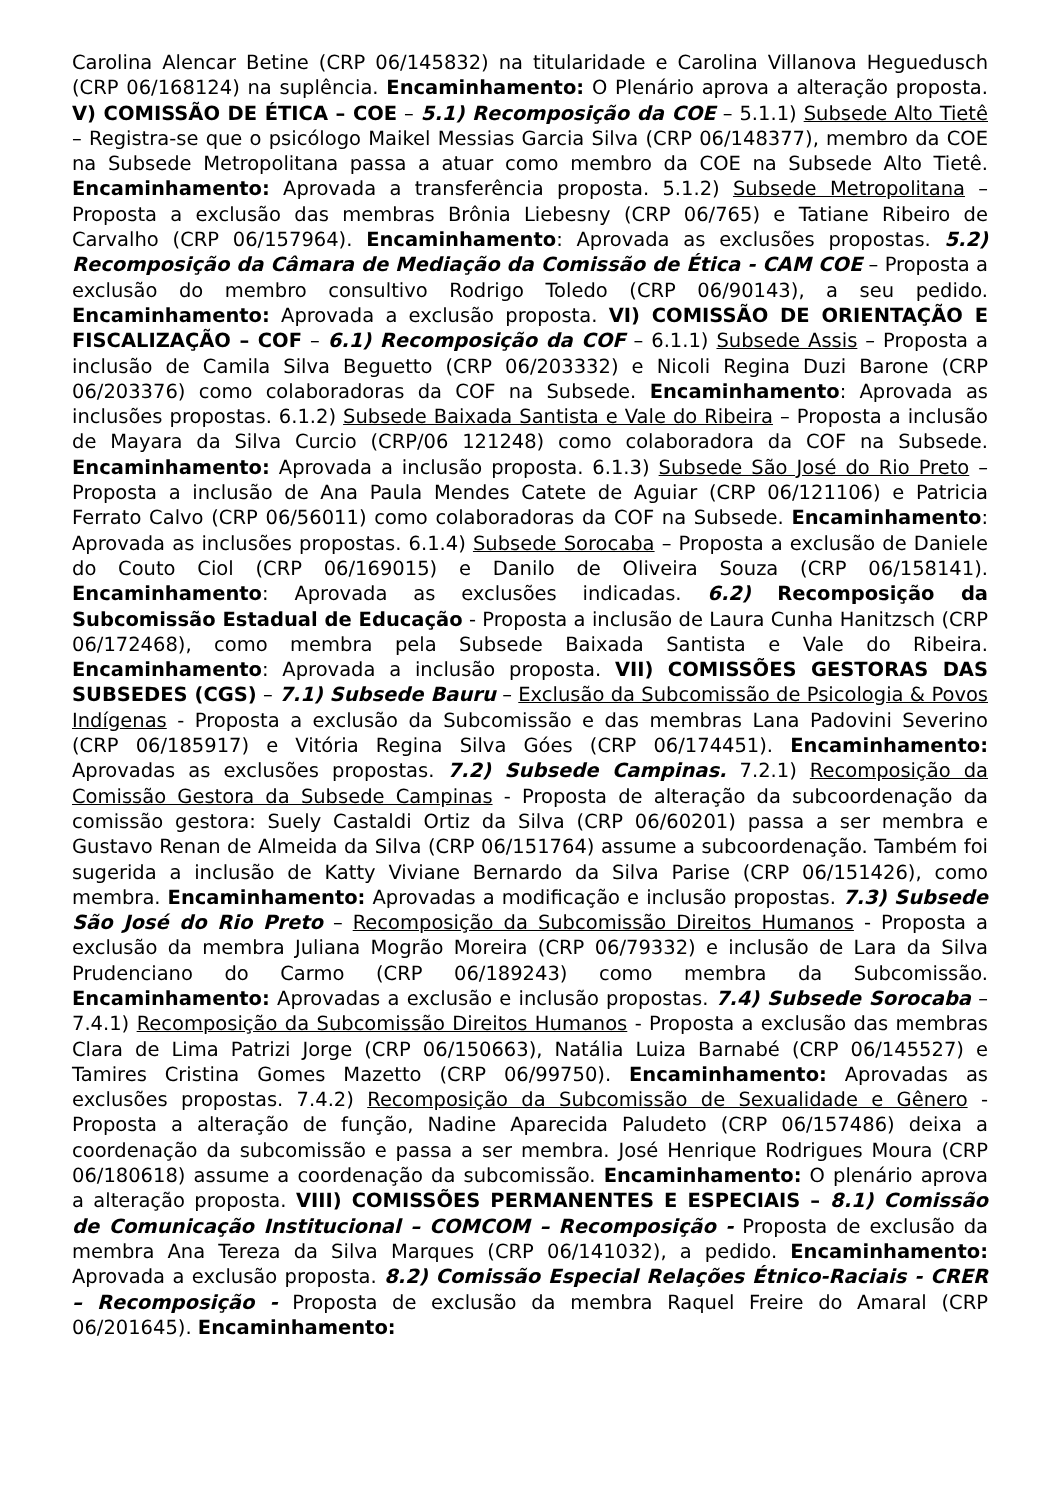Carolina Alencar Betine (CRP 06/145832) na titularidade e Carolina Villanova Heguedusch (CRP 06/168124) na suplência. Encaminhamento: O Plenário aprova a alteração proposta. V) COMISSÃO DE ÉTICA – COE – 5.1) Recomposição da COE – 5.1.1) Subsede Alto Tietê – Registra-se que o psicólogo Maikel Messias Garcia Silva (CRP 06/148377), membro da COE na Subsede Metropolitana passa a atuar como membro da COE na Subsede Alto Tietê. Encaminhamento: Aprovada a transferência proposta. 5.1.2) Subsede Metropolitana – Proposta a exclusão das membras Brônia Liebesny (CRP 06/765) e Tatiane Ribeiro de Carvalho (CRP 06/157964). Encaminhamento: Aprovada as exclusões propostas. 5.2) Recomposição da Câmara de Mediação da Comissão de Ética - CAM COE – Proposta a exclusão do membro consultivo Rodrigo Toledo (CRP 06/90143), a seu pedido. Encaminhamento: Aprovada a exclusão proposta. VI) COMISSÃO DE ORIENTAÇÃO E FISCALIZAÇÃO – COF – 6.1) Recomposição da COF – 6.1.1) Subsede Assis – Proposta a inclusão de Camila Silva Beguetto (CRP 06/203332) e Nicoli Regina Duzi Barone (CRP 06/203376) como colaboradoras da COF na Subsede. Encaminhamento: Aprovada as inclusões propostas. 6.1.2) Subsede Baixada Santista e Vale do Ribeira – Proposta a inclusão de Mayara da Silva Curcio (CRP/06 121248) como colaboradora da COF na Subsede. Encaminhamento: Aprovada a inclusão proposta. 6.1.3) Subsede São José do Rio Preto – Proposta a inclusão de Ana Paula Mendes Catete de Aguiar (CRP 06/121106) e Patricia Ferrato Calvo (CRP 06/56011) como colaboradoras da COF na Subsede. Encaminhamento: Aprovada as inclusões propostas. 6.1.4) Subsede Sorocaba – Proposta a exclusão de Daniele do Couto Ciol (CRP 06/169015) e Danilo de Oliveira Souza (CRP 06/158141). Encaminhamento: Aprovada as exclusões indicadas. 6.2) Recomposição da Subcomissão Estadual de Educação - Proposta a inclusão de Laura Cunha Hanitzsch (CRP 06/172468), como membra pela Subsede Baixada Santista e Vale do Ribeira. Encaminhamento: Aprovada a inclusão proposta. VII) COMISSÕES GESTORAS DAS SUBSEDES (CGS) – 7.1) Subsede Bauru – Exclusão da Subcomissão de Psicologia & Povos Indígenas - Proposta a exclusão da Subcomissão e das membras Lana Padovini Severino (CRP 06/185917) e Vitória Regina Silva Góes (CRP 06/174451). Encaminhamento: Aprovadas as exclusões propostas. 7.2) Subsede Campinas. 7.2.1) Recomposição da Comissão Gestora da Subsede Campinas - Proposta de alteração da subcoordenação da comissão gestora: Suely Castaldi Ortiz da Silva (CRP 06/60201) passa a ser membra e Gustavo Renan de Almeida da Silva (CRP 06/151764) assume a subcoordenação. Também foi sugerida a inclusão de Katty Viviane Bernardo da Silva Parise (CRP 06/151426), como membra. Encaminhamento: Aprovadas a modificação e inclusão propostas. 7.3) Subsede São José do Rio Preto – Recomposição da Subcomissão Direitos Humanos - Proposta a exclusão da membra Juliana Mogrão Moreira (CRP 06/79332) e inclusão de Lara da Silva Prudenciano do Carmo (CRP 06/189243) como membra da Subcomissão. Encaminhamento: Aprovadas a exclusão e inclusão propostas. 7.4) Subsede Sorocaba – 7.4.1) Recomposição da Subcomissão Direitos Humanos - Proposta a exclusão das membras Clara de Lima Patrizi Jorge (CRP 06/150663), Natália Luiza Barnabé (CRP 06/145527) e Tamires Cristina Gomes Mazetto (CRP 06/99750). Encaminhamento: Aprovadas as exclusões propostas. 7.4.2) Recomposição da Subcomissão de Sexualidade e Gênero - Proposta a alteração de função, Nadine Aparecida Paludeto (CRP 06/157486) deixa a coordenação da subcomissão e passa a ser membra. José Henrique Rodrigues Moura (CRP 06/180618) assume a coordenação da subcomissão. Encaminhamento: O plenário aprova a alteração proposta. VIII) COMISSÕES PERMANENTES E ESPECIAIS – 8.1) Comissão de Comunicação Institucional – COMCOM – Recomposição - Proposta de exclusão da membra Ana Tereza da Silva Marques (CRP 06/141032), a pedido. Encaminhamento: Aprovada a exclusão proposta. 8.2) Comissão Especial Relações Étnico-Raciais - CRER – Recomposição - Proposta de exclusão da membra Raquel Freire do Amaral (CRP 06/201645). Encaminhamento: